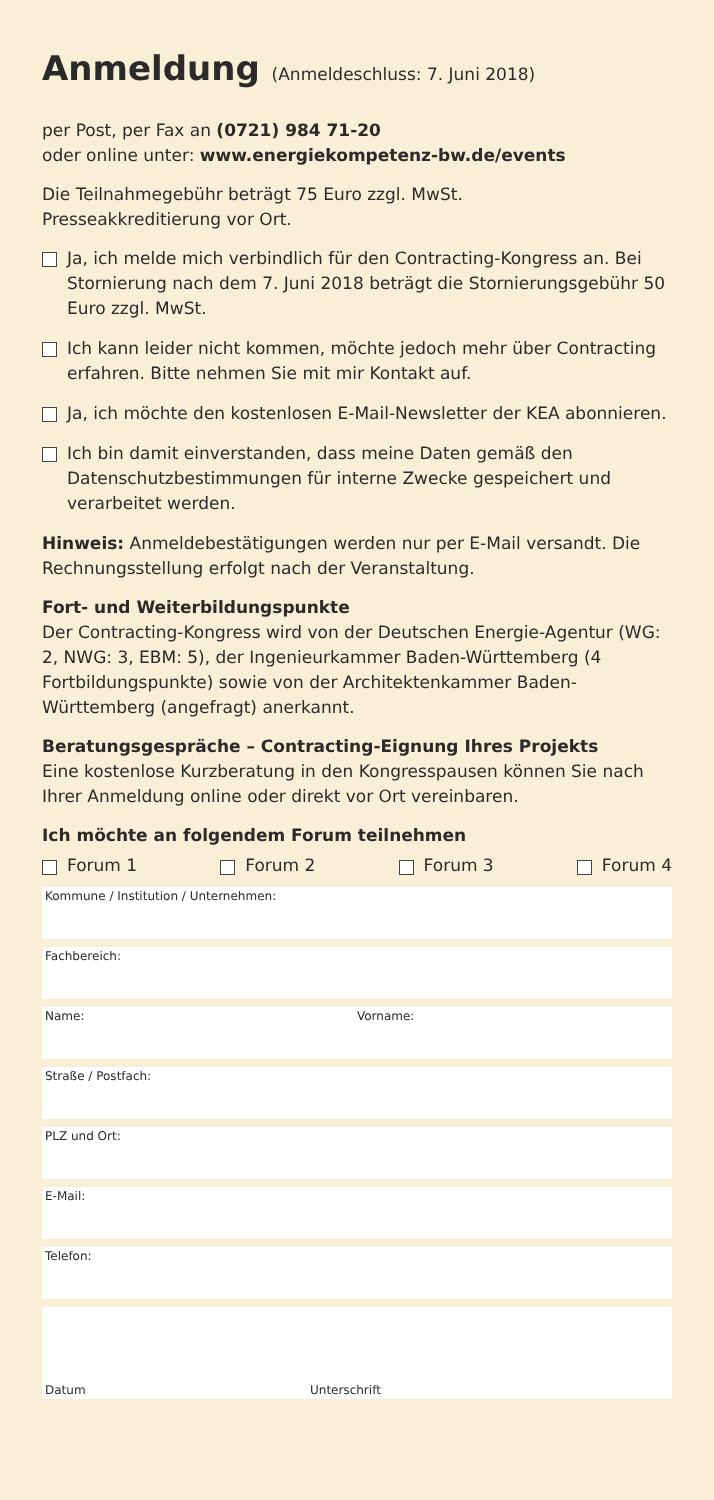Anmeldung (Anmeldeschluss: 7. Juni 2018)
per Post, per Fax an (0721) 984 71-20
oder online unter: www.energiekompetenz-bw.de/events
Die Teilnahmegebühr beträgt 75 Euro zzgl. MwSt.
Presseakkreditierung vor Ort.
Ja, ich melde mich verbindlich für den Contracting-Kongress an. Bei Stornierung nach dem 7. Juni 2018 beträgt die Stornierungsgebühr 50 Euro zzgl. MwSt.
Ich kann leider nicht kommen, möchte jedoch mehr über Contracting erfahren. Bitte nehmen Sie mit mir Kontakt auf.
Ja, ich möchte den kostenlosen E-Mail-Newsletter der KEA abonnieren.
Ich bin damit einverstanden, dass meine Daten gemäß den Datenschutzbestimmungen für interne Zwecke gespeichert und verarbeitet werden.
Hinweis: Anmeldebestätigungen werden nur per E-Mail versandt. Die Rechnungsstellung erfolgt nach der Veranstaltung.
Fort- und Weiterbildungspunkte
Der Contracting-Kongress wird von der Deutschen Energie-Agentur (WG: 2, NWG: 3, EBM: 5), der Ingenieurkammer Baden-Württemberg (4 Fortbildungspunkte) sowie von der Architektenkammer Baden-Württemberg (angefragt) anerkannt.
Beratungsgespräche – Contracting-Eignung Ihres Projekts
Eine kostenlose Kurzberatung in den Kongresspausen können Sie nach Ihrer Anmeldung online oder direkt vor Ort vereinbaren.
Ich möchte an folgendem Forum teilnehmen
Forum 1 Forum 2 Forum 3 Forum 4
Kommune / Institution / Unternehmen:
Fachbereich:
Name: Vorname:
Straße / Postfach:
PLZ und Ort:
E-Mail:
Telefon:
Datum
Unterschrift